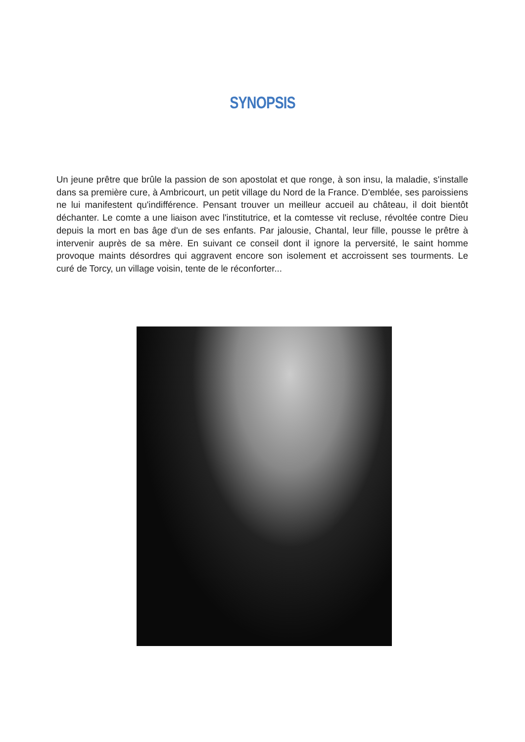SYNOPSIS
Un jeune prêtre que brûle la passion de son apostolat et que ronge, à son insu, la maladie, s'installe dans sa première cure, à Ambricourt, un petit village du Nord de la France. D'emblée, ses paroissiens ne lui manifestent qu'indifférence. Pensant trouver un meilleur accueil au château, il doit bientôt déchanter. Le comte a une liaison avec l'institutrice, et la comtesse vit recluse, révoltée contre Dieu depuis la mort en bas âge d'un de ses enfants. Par jalousie, Chantal, leur fille, pousse le prêtre à intervenir auprès de sa mère. En suivant ce conseil dont il ignore la perversité, le saint homme provoque maints désordres qui aggravent encore son isolement et accroissent ses tourments. Le curé de Torcy, un village voisin, tente de le réconforter...